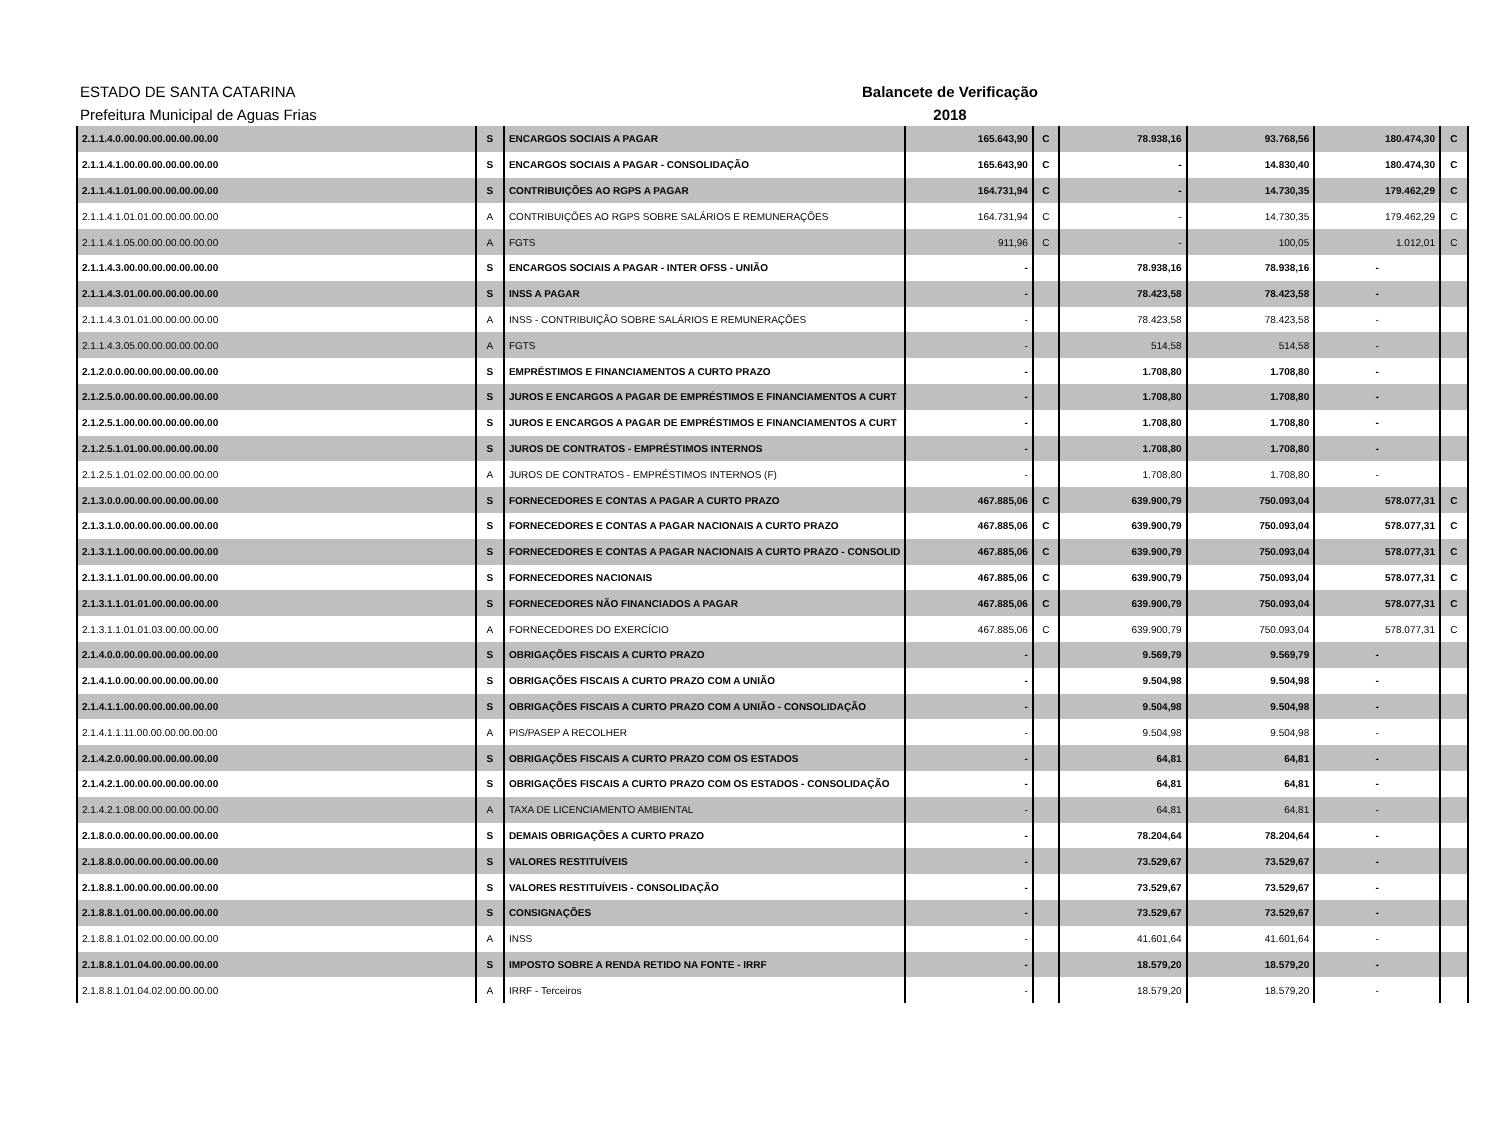ESTADO DE SANTA CATARINA
Prefeitura Municipal de Aguas Frias
Balancete de Verificação
2018
| 2.1.1.4.0.00.00.00.00.00.00.00 | S | ENCARGOS SOCIAIS A PAGAR | 165.643,90 | C | 78.938,16 | 93.768,56 | 180.474,30 | C |
| 2.1.1.4.1.00.00.00.00.00.00.00 | S | ENCARGOS SOCIAIS A PAGAR - CONSOLIDAÇÃO | 165.643,90 | C | - | 14.830,40 | 180.474,30 | C |
| 2.1.1.4.1.01.00.00.00.00.00.00 | S | CONTRIBUIÇÕES AO RGPS A PAGAR | 164.731,94 | C | - | 14.730,35 | 179.462,29 | C |
| 2.1.1.4.1.01.01.00.00.00.00.00 | A | CONTRIBUIÇÕES AO RGPS SOBRE SALÁRIOS E REMUNERAÇÕES | 164.731,94 | C | - | 14.730,35 | 179.462,29 | C |
| 2.1.1.4.1.05.00.00.00.00.00.00 | A | FGTS | 911,96 | C | - | 100,05 | 1.012,01 | C |
| 2.1.1.4.3.00.00.00.00.00.00.00 | S | ENCARGOS SOCIAIS A PAGAR - INTER OFSS - UNIÃO | - | | 78.938,16 | 78.938,16 | - | |
| 2.1.1.4.3.01.00.00.00.00.00.00 | S | INSS A PAGAR | - | | 78.423,58 | 78.423,58 | - | |
| 2.1.1.4.3.01.01.00.00.00.00.00 | A | INSS - CONTRIBUIÇÃO SOBRE SALÁRIOS E REMUNERAÇÕES | - | | 78.423,58 | 78.423,58 | - | |
| 2.1.1.4.3.05.00.00.00.00.00.00 | A | FGTS | - | | 514,58 | 514,58 | - | |
| 2.1.2.0.0.00.00.00.00.00.00.00 | S | EMPRÉSTIMOS E FINANCIAMENTOS A CURTO PRAZO | - | | 1.708,80 | 1.708,80 | - | |
| 2.1.2.5.0.00.00.00.00.00.00.00 | S | JUROS E ENCARGOS A PAGAR DE EMPRÉSTIMOS E FINANCIAMENTOS A CURT | - | | 1.708,80 | 1.708,80 | - | |
| 2.1.2.5.1.00.00.00.00.00.00.00 | S | JUROS E ENCARGOS A PAGAR DE EMPRÉSTIMOS E FINANCIAMENTOS A CURT | - | | 1.708,80 | 1.708,80 | - | |
| 2.1.2.5.1.01.00.00.00.00.00.00 | S | JUROS DE CONTRATOS - EMPRÉSTIMOS INTERNOS | - | | 1.708,80 | 1.708,80 | - | |
| 2.1.2.5.1.01.02.00.00.00.00.00 | A | JUROS DE CONTRATOS - EMPRÉSTIMOS INTERNOS (F) | - | | 1.708,80 | 1.708,80 | - | |
| 2.1.3.0.0.00.00.00.00.00.00.00 | S | FORNECEDORES E CONTAS A PAGAR A CURTO PRAZO | 467.885,06 | C | 639.900,79 | 750.093,04 | 578.077,31 | C |
| 2.1.3.1.0.00.00.00.00.00.00.00 | S | FORNECEDORES E CONTAS A PAGAR NACIONAIS A CURTO PRAZO | 467.885,06 | C | 639.900,79 | 750.093,04 | 578.077,31 | C |
| 2.1.3.1.1.00.00.00.00.00.00.00 | S | FORNECEDORES E CONTAS A PAGAR NACIONAIS A CURTO PRAZO - CONSOLID | 467.885,06 | C | 639.900,79 | 750.093,04 | 578.077,31 | C |
| 2.1.3.1.1.01.00.00.00.00.00.00 | S | FORNECEDORES NACIONAIS | 467.885,06 | C | 639.900,79 | 750.093,04 | 578.077,31 | C |
| 2.1.3.1.1.01.01.00.00.00.00.00 | S | FORNECEDORES NÃO FINANCIADOS A PAGAR | 467.885,06 | C | 639.900,79 | 750.093,04 | 578.077,31 | C |
| 2.1.3.1.1.01.01.03.00.00.00.00 | A | FORNECEDORES DO EXERCÍCIO | 467.885,06 | C | 639.900,79 | 750.093,04 | 578.077,31 | C |
| 2.1.4.0.0.00.00.00.00.00.00.00 | S | OBRIGAÇÕES FISCAIS A CURTO PRAZO | - | | 9.569,79 | 9.569,79 | - | |
| 2.1.4.1.0.00.00.00.00.00.00.00 | S | OBRIGAÇÕES FISCAIS A CURTO PRAZO COM A UNIÃO | - | | 9.504,98 | 9.504,98 | - | |
| 2.1.4.1.1.00.00.00.00.00.00.00 | S | OBRIGAÇÕES FISCAIS A CURTO PRAZO COM A UNIÃO - CONSOLIDAÇÃO | - | | 9.504,98 | 9.504,98 | - | |
| 2.1.4.1.1.11.00.00.00.00.00.00 | A | PIS/PASEP A RECOLHER | - | | 9.504,98 | 9.504,98 | - | |
| 2.1.4.2.0.00.00.00.00.00.00.00 | S | OBRIGAÇÕES FISCAIS A CURTO PRAZO COM OS ESTADOS | - | | 64,81 | 64,81 | - | |
| 2.1.4.2.1.00.00.00.00.00.00.00 | S | OBRIGAÇÕES FISCAIS A CURTO PRAZO COM OS ESTADOS - CONSOLIDAÇÃO | - | | 64,81 | 64,81 | - | |
| 2.1.4.2.1.08.00.00.00.00.00.00 | A | TAXA DE LICENCIAMENTO AMBIENTAL | - | | 64,81 | 64,81 | - | |
| 2.1.8.0.0.00.00.00.00.00.00.00 | S | DEMAIS OBRIGAÇÕES A CURTO PRAZO | - | | 78.204,64 | 78.204,64 | - | |
| 2.1.8.8.0.00.00.00.00.00.00.00 | S | VALORES RESTITUÍVEIS | - | | 73.529,67 | 73.529,67 | - | |
| 2.1.8.8.1.00.00.00.00.00.00.00 | S | VALORES RESTITUÍVEIS - CONSOLIDAÇÃO | - | | 73.529,67 | 73.529,67 | - | |
| 2.1.8.8.1.01.00.00.00.00.00.00 | S | CONSIGNAÇÕES | - | | 73.529,67 | 73.529,67 | - | |
| 2.1.8.8.1.01.02.00.00.00.00.00 | A | INSS | - | | 41.601,64 | 41.601,64 | - | |
| 2.1.8.8.1.01.04.00.00.00.00.00 | S | IMPOSTO SOBRE A RENDA RETIDO NA FONTE - IRRF | - | | 18.579,20 | 18.579,20 | - | |
| 2.1.8.8.1.01.04.02.00.00.00.00 | A | IRRF - Terceiros | - | | 18.579,20 | 18.579,20 | - | |